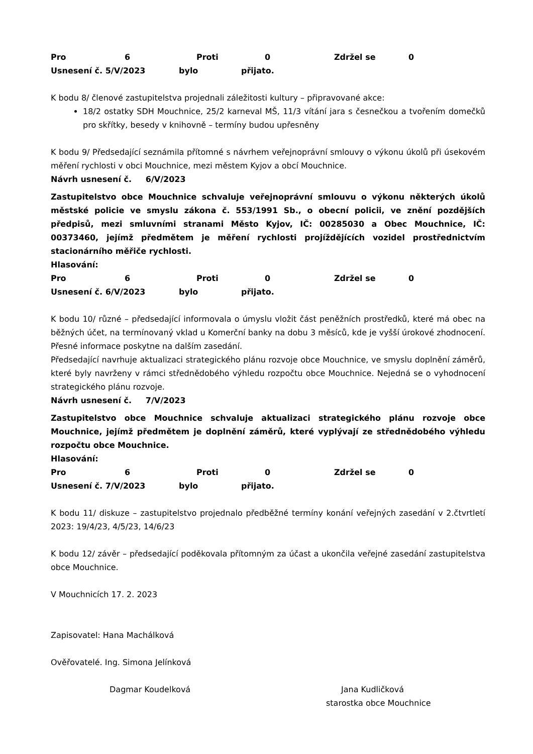Pro 6 Proti 0 Zdržel se 0
Usnesení č. 5/V/2023 bylo přijato.
K bodu 8/ členové zastupitelstva projednali záležitosti kultury – připravované akce:
18/2 ostatky SDH Mouchnice, 25/2 karneval MŠ, 11/3 vítání jara s česnečkou a tvořením domečků pro skřítky, besedy v knihovně – termíny budou upřesněny
K bodu 9/ Předsedající seznámila přítomné s návrhem veřejnoprávní smlouvy o výkonu úkolů při úsekovém měření rychlosti v obci Mouchnice, mezi městem Kyjov a obcí Mouchnice.
Návrh usnesení č. 6/V/2023
Zastupitelstvo obce Mouchnice schvaluje veřejnoprávní smlouvu o výkonu některých úkolů městské policie ve smyslu zákona č. 553/1991 Sb., o obecní policii, ve znění pozdějších předpisů, mezi smluvními stranami Město Kyjov, IČ: 00285030 a Obec Mouchnice, IČ: 00373460, jejímž předmětem je měření rychlosti projíždějících vozidel prostřednictvím stacionárního měřiče rychlosti.
Hlasování:
Pro 6 Proti 0 Zdržel se 0
Usnesení č. 6/V/2023 bylo přijato.
K bodu 10/ různé – předsedající informovala o úmyslu vložit část peněžních prostředků, které má obec na běžných účet, na termínovaný vklad u Komerční banky na dobu 3 měsíců, kde je vyšší úrokové zhodnocení. Přesné informace poskytne na dalším zasedání.
Předsedající navrhuje aktualizaci strategického plánu rozvoje obce Mouchnice, ve smyslu doplnění záměrů, které byly navrženy v rámci střednědobého výhledu rozpočtu obce Mouchnice. Nejedná se o vyhodnocení strategického plánu rozvoje.
Návrh usnesení č. 7/V/2023
Zastupitelstvo obce Mouchnice schvaluje aktualizaci strategického plánu rozvoje obce Mouchnice, jejímž předmětem je doplnění záměrů, které vyplývají ze střednědobého výhledu rozpočtu obce Mouchnice.
Hlasování:
Pro 6 Proti 0 Zdržel se 0
Usnesení č. 7/V/2023 bylo přijato.
K bodu 11/ diskuze – zastupitelstvo projednalo předběžné termíny konání veřejných zasedání v 2.čtvrtletí 2023: 19/4/23, 4/5/23, 14/6/23
K bodu 12/ závěr – předsedající poděkovala přítomným za účast a ukončila veřejné zasedání zastupitelstva obce Mouchnice.
V Mouchnicích 17. 2. 2023
Zapisovatel: Hana Machálková
Ověřovatelé. Ing. Simona Jelínková
Dagmar Koudelková Jana Kudličková
starostka obce Mouchnice